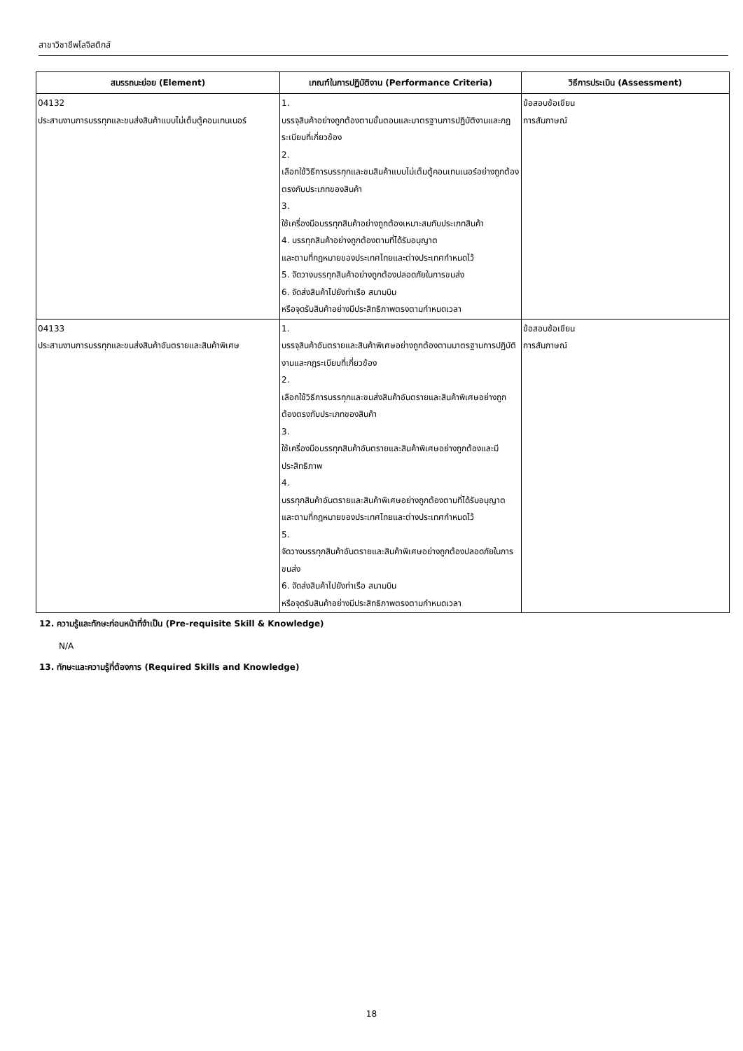สาขาวิชาชีพโลจิสติกส์
| สมรรถนะย่อย (Element) | เกณฑ์ในการปฏิบัติงาน (Performance Criteria) | วิธีการประเมิน (Assessment) |
| --- | --- | --- |
| 04132 ประสานงานการบรรทุกและขนส่งสินค้าแบบไม่เต็มตู้คอนเทนเนอร์ | 1. บรรจุสินค้าอย่างถูกต้องตามขั้นตอนและมาตรฐานการปฏิบัติงานและกฎระเบียบที่เกี่ยวข้อง 2. เลือกใช้วิธีการบรรทุกและขนสินค้าแบบไม่เต็มตู้คอนเทนเนอร์อย่างถูกต้องตรงกับประเภทของสินค้า 3. ใช้เครื่องมือบรรทุกสินค้าอย่างถูกต้องเหมาะสมกับประเภทสินค้า 4. บรรทุกสินค้าอย่างถูกต้องตามที่ได้รับอนุญาต และตามที่กฎหมายของประเทศไทยและต่างประเทศกำหนดไว้ 5. จัดวางบรรทุกสินค้าอย่างถูกต้องปลอดภัยในการขนส่ง 6. จัดส่งสินค้าไปยังท่าเรือ สนามบิน หรือจุดรับสินค้าอย่างมีประสิทธิภาพตรงตามกำหนดเวลา | ข้อสอบข้อเขียน การสัมภาษณ์ |
| 04133 ประสานงานการบรรทุกและขนส่งสินค้าอันตรายและสินค้าพิเศษ | 1. บรรจุสินค้าอันตรายและสินค้าพิเศษอย่างถูกต้องตามมาตรฐานการปฏิบัติงานและกฎระเบียบที่เกี่ยวข้อง 2. เลือกใช้วิธีการบรรทุกและขนส่งสินค้าอันตรายและสินค้าพิเศษอย่างถูกต้องตรงกับประเภทของสินค้า 3. ใช้เครื่องมือบรรทุกสินค้าอันตรายและสินค้าพิเศษอย่างถูกต้องและมีประสิทธิภาพ 4. บรรทุกสินค้าอันตรายและสินค้าพิเศษอย่างถูกต้องตามที่ได้รับอนุญาต และตามที่กฎหมายของประเทศไทยและต่างประเทศกำหนดไว้ 5. จัดวางบรรทุกสินค้าอันตรายและสินค้าพิเศษอย่างถูกต้องปลอดภัยในการขนส่ง 6. จัดส่งสินค้าไปยังท่าเรือ สนามบิน หรือจุดรับสินค้าอย่างมีประสิทธิภาพตรงตามกำหนดเวลา | ข้อสอบข้อเขียน การสัมภาษณ์ |
12. ความรู้และทักษะก่อนหน้าที่จำเป็น (Pre-requisite Skill & Knowledge)
N/A
13. ทักษะและความรู้ที่ต้องการ (Required Skills and Knowledge)
18